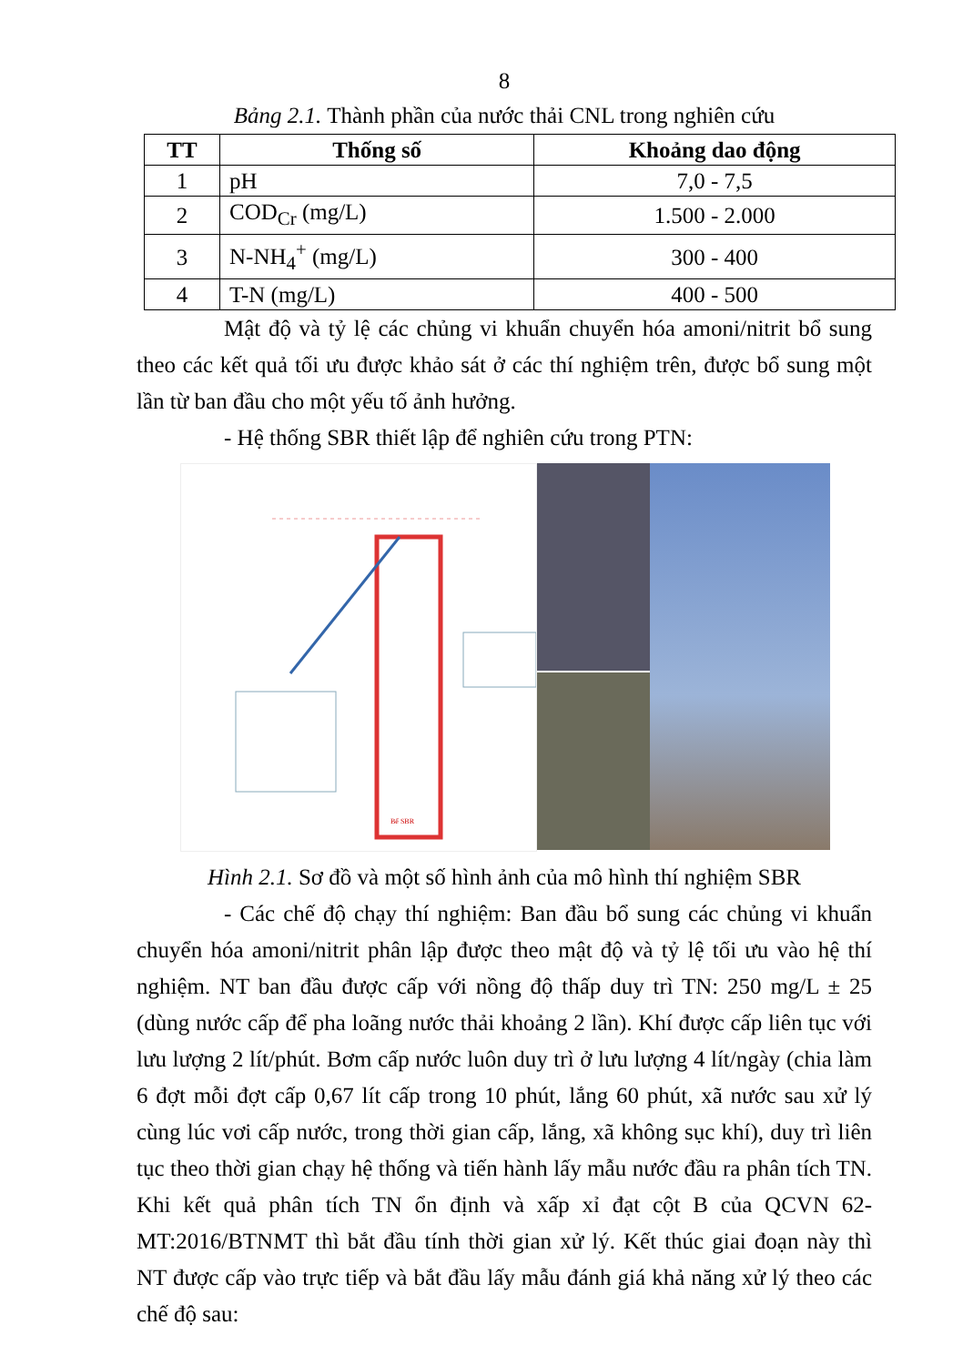8
Bảng 2.1. Thành phần của nước thải CNL trong nghiên cứu
| TT | Thống số | Khoảng dao động |
| --- | --- | --- |
| 1 | pH | 7,0 - 7,5 |
| 2 | COD<sub>Cr</sub> (mg/L) | 1.500 - 2.000 |
| 3 | N-NH<sub>4</sub><sup>+</sup> (mg/L) | 300 - 400 |
| 4 | T-N (mg/L) | 400 - 500 |
Mật độ và tỷ lệ các chủng vi khuẩn chuyển hóa amoni/nitrit bổ sung theo các kết quả tối ưu được khảo sát ở các thí nghiệm trên, được bổ sung một lần từ ban đầu cho một yếu tố ảnh hưởng.
- Hệ thống SBR thiết lập để nghiên cứu trong PTN:
Bể SBR
Hình 2.1. Sơ đồ và một số hình ảnh của mô hình thí nghiệm SBR
- Các chế độ chạy thí nghiệm: Ban đầu bổ sung các chủng vi khuẩn chuyển hóa amoni/nitrit phân lập được theo mật độ và tỷ lệ tối ưu vào hệ thí nghiệm. NT ban đầu được cấp với nồng độ thấp duy trì TN: 250 mg/L ± 25 (dùng nước cấp để pha loãng nước thải khoảng 2 lần). Khí được cấp liên tục với lưu lượng 2 lít/phút. Bơm cấp nước luôn duy trì ở lưu lượng 4 lít/ngày (chia làm 6 đợt mỗi đợt cấp 0,67 lít cấp trong 10 phút, lắng 60 phút, xã nước sau xử lý cùng lúc vơi cấp nước, trong thời gian cấp, lắng, xã không sục khí), duy trì liên tục theo thời gian chạy hệ thống và tiến hành lấy mẫu nước đầu ra phân tích TN. Khi kết quả phân tích TN ổn định và xấp xỉ đạt cột B của QCVN 62-MT:2016/BTNMT thì bắt đầu tính thời gian xử lý. Kết thúc giai đoạn này thì NT được cấp vào trực tiếp và bắt đầu lấy mẫu đánh giá khả năng xử lý theo các chế độ sau: